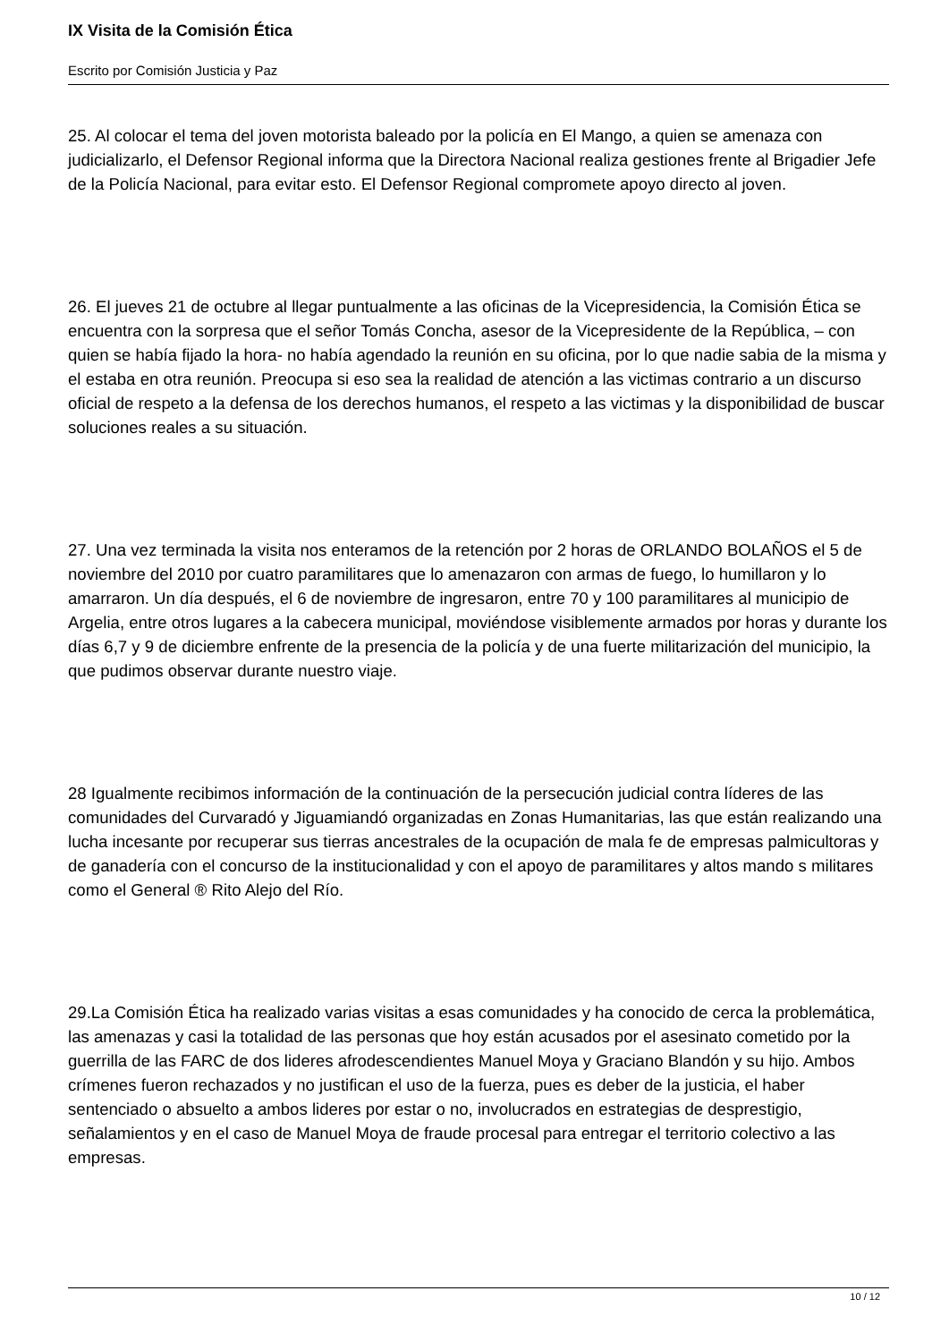IX Visita de la Comisión Ética
Escrito por Comisión Justicia y Paz
25. Al colocar el tema del joven motorista baleado por la policía en El Mango, a quien se amenaza con judicializarlo, el Defensor Regional informa que la Directora Nacional realiza gestiones frente al Brigadier Jefe de la Policía Nacional, para evitar esto. El Defensor Regional compromete apoyo directo al joven.
26. El jueves 21 de octubre al llegar puntualmente a las oficinas de la Vicepresidencia, la Comisión Ética se encuentra con la sorpresa que el señor Tomás Concha, asesor de la Vicepresidente de la República, – con quien se había fijado la hora- no había agendado la reunión en su oficina, por lo que nadie sabia de la misma y el estaba en otra reunión. Preocupa si eso sea la realidad de atención a las victimas contrario a un discurso oficial de respeto a la defensa de los derechos humanos, el respeto a las victimas y la disponibilidad de buscar soluciones reales a su situación.
27. Una vez terminada la visita nos enteramos de la retención por 2 horas de ORLANDO BOLAÑOS el 5 de noviembre del 2010 por cuatro paramilitares que lo amenazaron con armas de fuego, lo humillaron y lo amarraron. Un día después, el 6 de noviembre de ingresaron, entre 70 y 100 paramilitares al municipio de Argelia, entre otros lugares a la cabecera municipal, moviéndose visiblemente armados por horas y durante los días 6,7 y 9 de diciembre enfrente de la presencia de la policía y de una fuerte militarización del municipio, la que pudimos observar durante nuestro viaje.
28 Igualmente recibimos información de la continuación de la persecución judicial contra líderes de las comunidades del Curvaradó y Jiguamiandó organizadas en Zonas Humanitarias, las que están realizando una lucha incesante por recuperar sus tierras ancestrales de la ocupación de mala fe de empresas palmicultoras y de ganadería con el concurso de la institucionalidad y con el apoyo de paramilitares y altos mando s militares como el General ® Rito Alejo del Río.
29.La Comisión Ética ha realizado varias visitas a esas comunidades y ha conocido de cerca la problemática, las amenazas y casi la totalidad de las personas que hoy están acusados por el asesinato cometido por la guerrilla de las FARC de dos lideres afrodescendientes Manuel Moya y Graciano Blandón y su hijo. Ambos crímenes fueron rechazados y no justifican el uso de la fuerza, pues es deber de la justicia, el haber sentenciado o absuelto a ambos lideres por estar o no, involucrados en estrategias de desprestigio, señalamientos y en el caso de Manuel Moya de fraude procesal para entregar el territorio colectivo a las empresas.
10 / 12